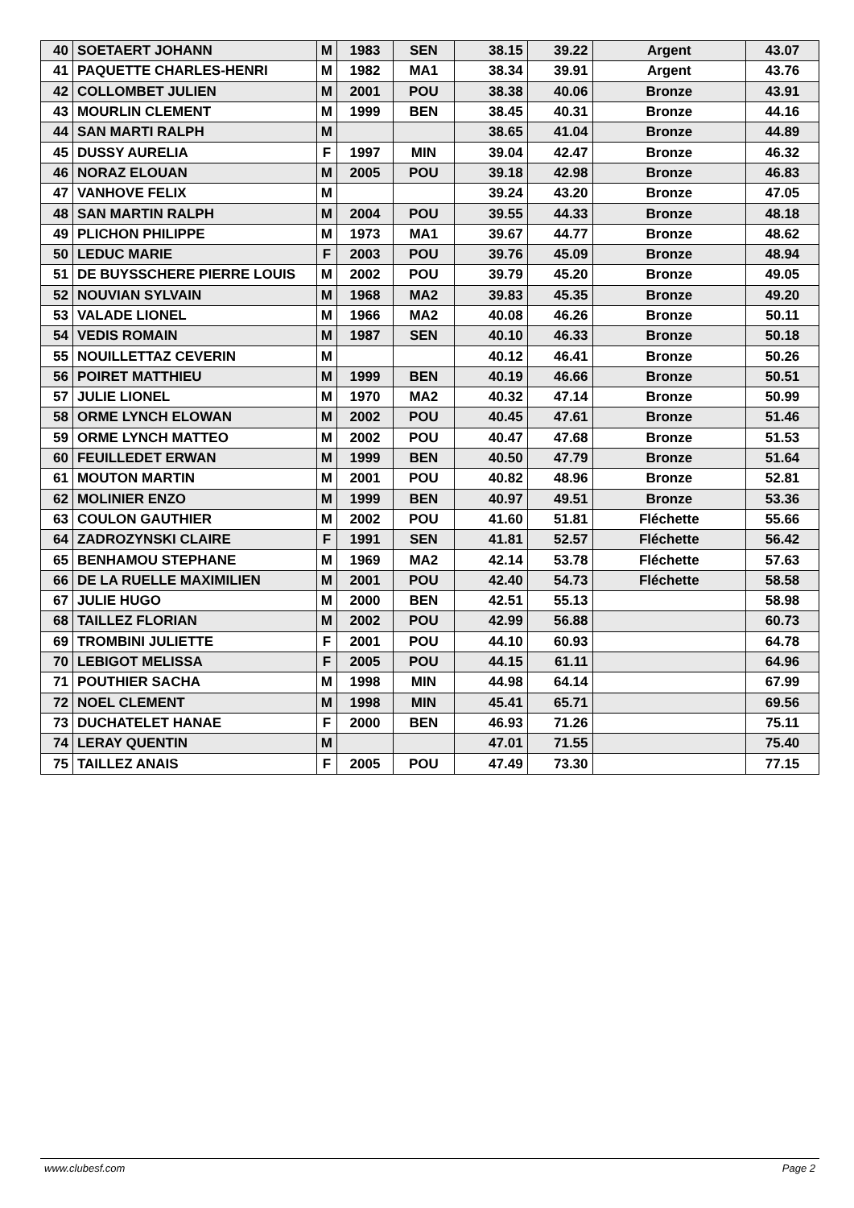| 40 | SOETAERT JOHANN | M | 1983 | SEN | 38.15 | 39.22 | Argent | 43.07 |
| 41 | PAQUETTE CHARLES-HENRI | M | 1982 | MA1 | 38.34 | 39.91 | Argent | 43.76 |
| 42 | COLLOMBET JULIEN | M | 2001 | POU | 38.38 | 40.06 | Bronze | 43.91 |
| 43 | MOURLIN CLEMENT | M | 1999 | BEN | 38.45 | 40.31 | Bronze | 44.16 |
| 44 | SAN MARTI RALPH | M | | | 38.65 | 41.04 | Bronze | 44.89 |
| 45 | DUSSY AURELIA | F | 1997 | MIN | 39.04 | 42.47 | Bronze | 46.32 |
| 46 | NORAZ ELOUAN | M | 2005 | POU | 39.18 | 42.98 | Bronze | 46.83 |
| 47 | VANHOVE FELIX | M | | | 39.24 | 43.20 | Bronze | 47.05 |
| 48 | SAN MARTIN RALPH | M | 2004 | POU | 39.55 | 44.33 | Bronze | 48.18 |
| 49 | PLICHON PHILIPPE | M | 1973 | MA1 | 39.67 | 44.77 | Bronze | 48.62 |
| 50 | LEDUC MARIE | F | 2003 | POU | 39.76 | 45.09 | Bronze | 48.94 |
| 51 | DE BUYSSCHERE PIERRE LOUIS | M | 2002 | POU | 39.79 | 45.20 | Bronze | 49.05 |
| 52 | NOUVIAN SYLVAIN | M | 1968 | MA2 | 39.83 | 45.35 | Bronze | 49.20 |
| 53 | VALADE LIONEL | M | 1966 | MA2 | 40.08 | 46.26 | Bronze | 50.11 |
| 54 | VEDIS ROMAIN | M | 1987 | SEN | 40.10 | 46.33 | Bronze | 50.18 |
| 55 | NOUILLETTAZ CEVERIN | M | | | 40.12 | 46.41 | Bronze | 50.26 |
| 56 | POIRET MATTHIEU | M | 1999 | BEN | 40.19 | 46.66 | Bronze | 50.51 |
| 57 | JULIE LIONEL | M | 1970 | MA2 | 40.32 | 47.14 | Bronze | 50.99 |
| 58 | ORME LYNCH ELOWAN | M | 2002 | POU | 40.45 | 47.61 | Bronze | 51.46 |
| 59 | ORME LYNCH MATTEO | M | 2002 | POU | 40.47 | 47.68 | Bronze | 51.53 |
| 60 | FEUILLEDET ERWAN | M | 1999 | BEN | 40.50 | 47.79 | Bronze | 51.64 |
| 61 | MOUTON MARTIN | M | 2001 | POU | 40.82 | 48.96 | Bronze | 52.81 |
| 62 | MOLINIER ENZO | M | 1999 | BEN | 40.97 | 49.51 | Bronze | 53.36 |
| 63 | COULON GAUTHIER | M | 2002 | POU | 41.60 | 51.81 | Fléchette | 55.66 |
| 64 | ZADROZYNSKI CLAIRE | F | 1991 | SEN | 41.81 | 52.57 | Fléchette | 56.42 |
| 65 | BENHAMOU STEPHANE | M | 1969 | MA2 | 42.14 | 53.78 | Fléchette | 57.63 |
| 66 | DE LA RUELLE MAXIMILIEN | M | 2001 | POU | 42.40 | 54.73 | Fléchette | 58.58 |
| 67 | JULIE HUGO | M | 2000 | BEN | 42.51 | 55.13 | | 58.98 |
| 68 | TAILLEZ FLORIAN | M | 2002 | POU | 42.99 | 56.88 | | 60.73 |
| 69 | TROMBINI JULIETTE | F | 2001 | POU | 44.10 | 60.93 | | 64.78 |
| 70 | LEBIGOT MELISSA | F | 2005 | POU | 44.15 | 61.11 | | 64.96 |
| 71 | POUTHIER SACHA | M | 1998 | MIN | 44.98 | 64.14 | | 67.99 |
| 72 | NOEL CLEMENT | M | 1998 | MIN | 45.41 | 65.71 | | 69.56 |
| 73 | DUCHATELET HANAE | F | 2000 | BEN | 46.93 | 71.26 | | 75.11 |
| 74 | LERAY QUENTIN | M | | | 47.01 | 71.55 | | 75.40 |
| 75 | TAILLEZ ANAIS | F | 2005 | POU | 47.49 | 73.30 | | 77.15 |
www.clubesf.com Page 2